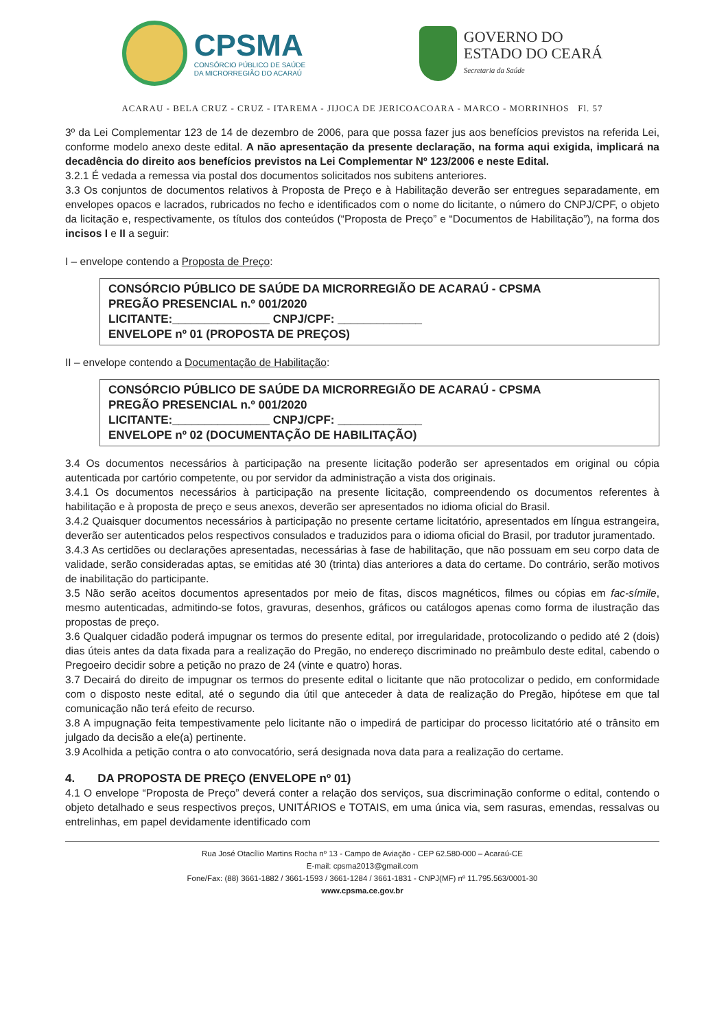CPSMA
CONSÓRCIO PÚBLICO DE SAÚDE
DA MICRORREGIÃO DO ACARAÚ
GOVERNO DO
ESTADO DO CEARÁ
Secretaria da Saúde
ACARAU - BELA CRUZ - CRUZ - ITAREMA - JIJOCA DE JERICOACOARA - MARCO - MORRINHOS Fl. 57
3º da Lei Complementar 123 de 14 de dezembro de 2006, para que possa fazer jus aos benefícios previstos na referida Lei, conforme modelo anexo deste edital. A não apresentação da presente declaração, na forma aqui exigida, implicará na decadência do direito aos benefícios previstos na Lei Complementar Nº 123/2006 e neste Edital.
3.2.1 É vedada a remessa via postal dos documentos solicitados nos subitens anteriores.
3.3 Os conjuntos de documentos relativos à Proposta de Preço e à Habilitação deverão ser entregues separadamente, em envelopes opacos e lacrados, rubricados no fecho e identificados com o nome do licitante, o número do CNPJ/CPF, o objeto da licitação e, respectivamente, os títulos dos conteúdos (“Proposta de Preço” e “Documentos de Habilitação”), na forma dos incisos I e II a seguir:
I – envelope contendo a Proposta de Preço:
CONSÓRCIO PÚBLICO DE SAÚDE DA MICRORREGIÃO DE ACARAÚ - CPSMA
PREGÃO PRESENCIAL n.º 001/2020
LICITANTE:_______________ CNPJ/CPF: _____________
ENVELOPE nº 01 (PROPOSTA DE PREÇOS)
II – envelope contendo a Documentação de Habilitação:
CONSÓRCIO PÚBLICO DE SAÚDE DA MICRORREGIÃO DE ACARAÚ - CPSMA
PREGÃO PRESENCIAL n.º 001/2020
LICITANTE:_______________ CNPJ/CPF: _____________
ENVELOPE nº 02 (DOCUMENTAÇÃO DE HABILITAÇÃO)
3.4 Os documentos necessários à participação na presente licitação poderão ser apresentados em original ou cópia autenticada por cartório competente, ou por servidor da administração a vista dos originais.
3.4.1 Os documentos necessários à participação na presente licitação, compreendendo os documentos referentes à habilitação e à proposta de preço e seus anexos, deverão ser apresentados no idioma oficial do Brasil.
3.4.2 Quaisquer documentos necessários à participação no presente certame licitatório, apresentados em língua estrangeira, deverão ser autenticados pelos respectivos consulados e traduzidos para o idioma oficial do Brasil, por tradutor juramentado.
3.4.3 As certidões ou declarações apresentadas, necessárias à fase de habilitação, que não possuam em seu corpo data de validade, serão consideradas aptas, se emitidas até 30 (trinta) dias anteriores a data do certame. Do contrário, serão motivos de inabilitação do participante.
3.5 Não serão aceitos documentos apresentados por meio de fitas, discos magnéticos, filmes ou cópias em fac-símile, mesmo autenticadas, admitindo-se fotos, gravuras, desenhos, gráficos ou catálogos apenas como forma de ilustração das propostas de preço.
3.6 Qualquer cidadão poderá impugnar os termos do presente edital, por irregularidade, protocolizando o pedido até 2 (dois) dias úteis antes da data fixada para a realização do Pregão, no endereço discriminado no preâmbulo deste edital, cabendo o Pregoeiro decidir sobre a petição no prazo de 24 (vinte e quatro) horas.
3.7 Decairá do direito de impugnar os termos do presente edital o licitante que não protocolizar o pedido, em conformidade com o disposto neste edital, até o segundo dia útil que anteceder à data de realização do Pregão, hipótese em que tal comunicação não terá efeito de recurso.
3.8 A impugnação feita tempestivamente pelo licitante não o impedirá de participar do processo licitatório até o trânsito em julgado da decisão a ele(a) pertinente.
3.9 Acolhida a petição contra o ato convocatório, será designada nova data para a realização do certame.
4. DA PROPOSTA DE PREÇO (ENVELOPE nº 01)
4.1 O envelope “Proposta de Preço” deverá conter a relação dos serviços, sua discriminação conforme o edital, contendo o objeto detalhado e seus respectivos preços, UNITÁRIOS e TOTAIS, em uma única via, sem rasuras, emendas, ressalvas ou entrelinhas, em papel devidamente identificado com
Rua José Otacílio Martins Rocha nº 13 - Campo de Aviação - CEP 62.580-000 – Acaraú-CE
E-mail: cpsma2013@gmail.com
Fone/Fax: (88) 3661-1882 / 3661-1593 / 3661-1284 / 3661-1831 - CNPJ(MF) nº 11.795.563/0001-30
www.cpsma.ce.gov.br